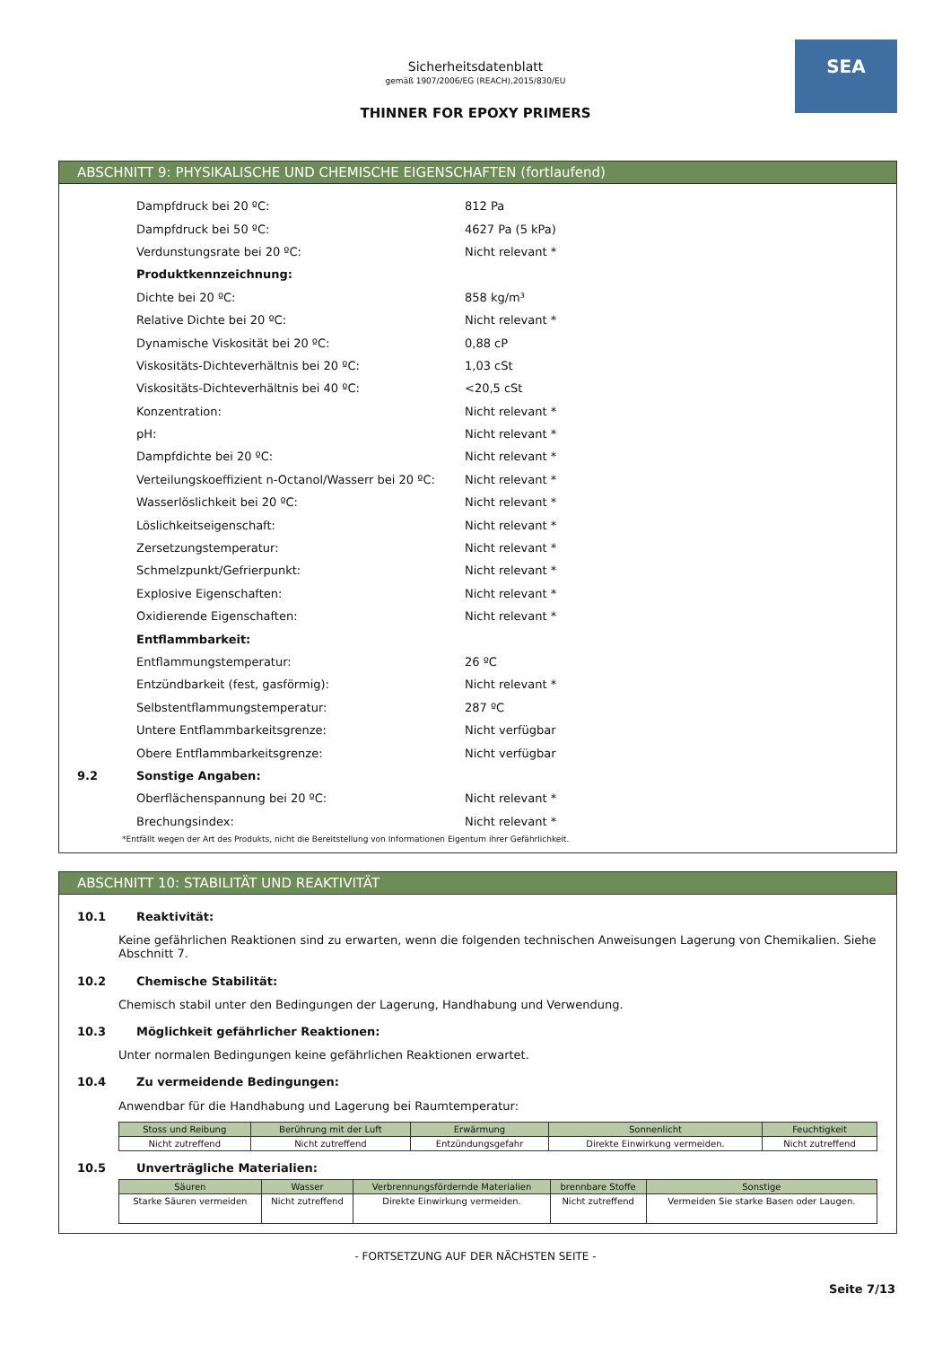SEA
Sicherheitsdatenblatt
gemäß 1907/2006/EG (REACH),2015/830/EU
THINNER FOR EPOXY PRIMERS
ABSCHNITT 9: PHYSIKALISCHE UND CHEMISCHE EIGENSCHAFTEN (fortlaufend)
Dampfdruck bei 20 ºC: 812 Pa
Dampfdruck bei 50 ºC: 4627 Pa (5 kPa)
Verdunstungsrate bei 20 ºC: Nicht relevant *
Produktkennzeichnung:
Dichte bei 20 ºC: 858 kg/m³
Relative Dichte bei 20 ºC: Nicht relevant *
Dynamische Viskosität bei 20 ºC: 0,88 cP
Viskositäts-Dichteverhältnis bei 20 ºC: 1,03 cSt
Viskositäts-Dichteverhältnis bei 40 ºC: <20,5 cSt
Konzentration: Nicht relevant *
pH: Nicht relevant *
Dampfdichte bei 20 ºC: Nicht relevant *
Verteilungskoeffizient n-Octanol/Wasserr bei 20 ºC: Nicht relevant *
Wasserlöslichkeit bei 20 ºC: Nicht relevant *
Löslichkeitseigenschaft: Nicht relevant *
Zersetzungstemperatur: Nicht relevant *
Schmelzpunkt/Gefrierpunkt: Nicht relevant *
Explosive Eigenschaften: Nicht relevant *
Oxidierende Eigenschaften: Nicht relevant *
Entflammbarkeit:
Entflammungstemperatur: 26 ºC
Entzündbarkeit (fest, gasförmig): Nicht relevant *
Selbstentflammungstemperatur: 287 ºC
Untere Entflammbarkeitsgrenze: Nicht verfügbar
Obere Entflammbarkeitsgrenze: Nicht verfügbar
9.2 Sonstige Angaben:
Oberflächenspannung bei 20 ºC: Nicht relevant *
Brechungsindex: Nicht relevant *
*Entfällt wegen der Art des Produkts, nicht die Bereitstellung von Informationen Eigentum ihrer Gefährlichkeit.
ABSCHNITT 10: STABILITÄT UND REAKTIVITÄT
10.1 Reaktivität:
Keine gefährlichen Reaktionen sind zu erwarten, wenn die folgenden technischen Anweisungen Lagerung von Chemikalien. Siehe Abschnitt 7.
10.2 Chemische Stabilität:
Chemisch stabil unter den Bedingungen der Lagerung, Handhabung und Verwendung.
10.3 Möglichkeit gefährlicher Reaktionen:
Unter normalen Bedingungen keine gefährlichen Reaktionen erwartet.
10.4 Zu vermeidende Bedingungen:
Anwendbar für die Handhabung und Lagerung bei Raumtemperatur:
| Stoss und Reibung | Berührung mit der Luft | Erwärmung | Sonnenlicht | Feuchtigkeit |
| --- | --- | --- | --- | --- |
| Nicht zutreffend | Nicht zutreffend | Entzündungsgefahr | Direkte Einwirkung vermeiden. | Nicht zutreffend |
10.5 Unverträgliche Materialien:
| Säuren | Wasser | Verbrennungsfördernde Materialien | brennbare Stoffe | Sonstige |
| --- | --- | --- | --- | --- |
| Starke Säuren vermeiden | Nicht zutreffend | Direkte Einwirkung vermeiden. | Nicht zutreffend | Vermeiden Sie starke Basen oder Laugen. |
- FORTSETZUNG AUF DER NÄCHSTEN SEITE -
Seite 7/13